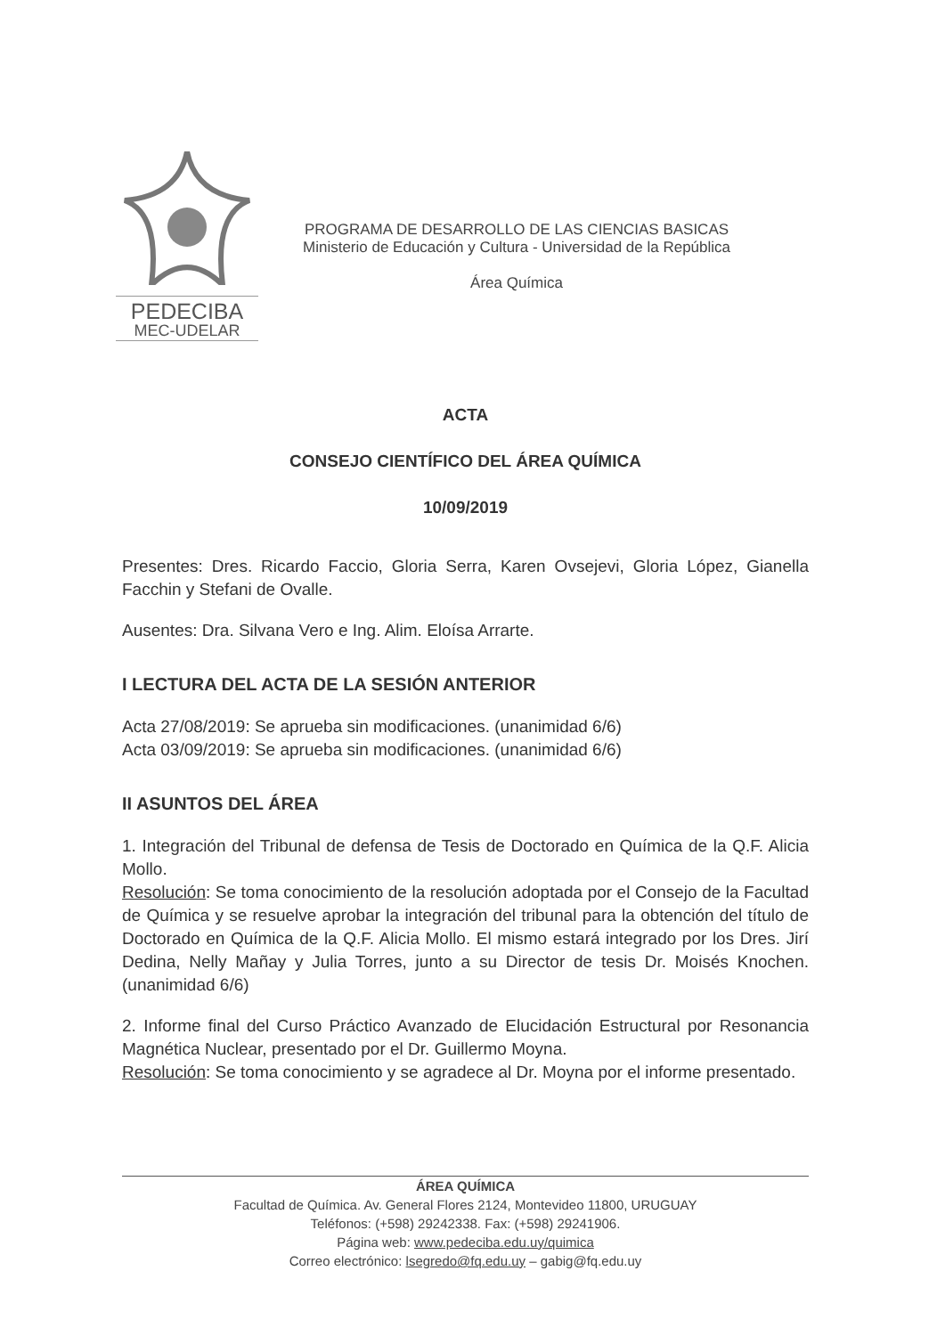PEDECIBA
MEC-UDELAR
PROGRAMA DE DESARROLLO DE LAS CIENCIAS BASICAS
Ministerio de Educación y Cultura - Universidad de la República
Área Química
ACTA
CONSEJO CIENTÍFICO DEL ÁREA QUÍMICA
10/09/2019
Presentes: Dres. Ricardo Faccio, Gloria Serra, Karen Ovsejevi, Gloria López, Gianella Facchin y Stefani de Ovalle.
Ausentes: Dra. Silvana Vero e Ing. Alim. Eloísa Arrarte.
I LECTURA DEL ACTA DE LA SESIÓN ANTERIOR
Acta 27/08/2019: Se aprueba sin modificaciones. (unanimidad 6/6)
Acta 03/09/2019: Se aprueba sin modificaciones. (unanimidad 6/6)
II ASUNTOS DEL ÁREA
1. Integración del Tribunal de defensa de Tesis de Doctorado en Química de la Q.F. Alicia Mollo.
Resolución: Se toma conocimiento de la resolución adoptada por el Consejo de la Facultad de Química y se resuelve aprobar la integración del tribunal para la obtención del título de Doctorado en Química de la Q.F. Alicia Mollo. El mismo estará integrado por los Dres. Jirí Dedina, Nelly Mañay y Julia Torres, junto a su Director de tesis Dr. Moisés Knochen. (unanimidad 6/6)
2. Informe final del Curso Práctico Avanzado de Elucidación Estructural por Resonancia Magnética Nuclear, presentado por el Dr. Guillermo Moyna.
Resolución: Se toma conocimiento y se agradece al Dr. Moyna por el informe presentado.
ÁREA QUÍMICA
Facultad de Química. Av. General Flores 2124, Montevideo 11800, URUGUAY
Teléfonos: (+598) 29242338. Fax: (+598) 29241906.
Página web: www.pedeciba.edu.uy/quimica
Correo electrónico: lsegredo@fq.edu.uy – gabig@fq.edu.uy